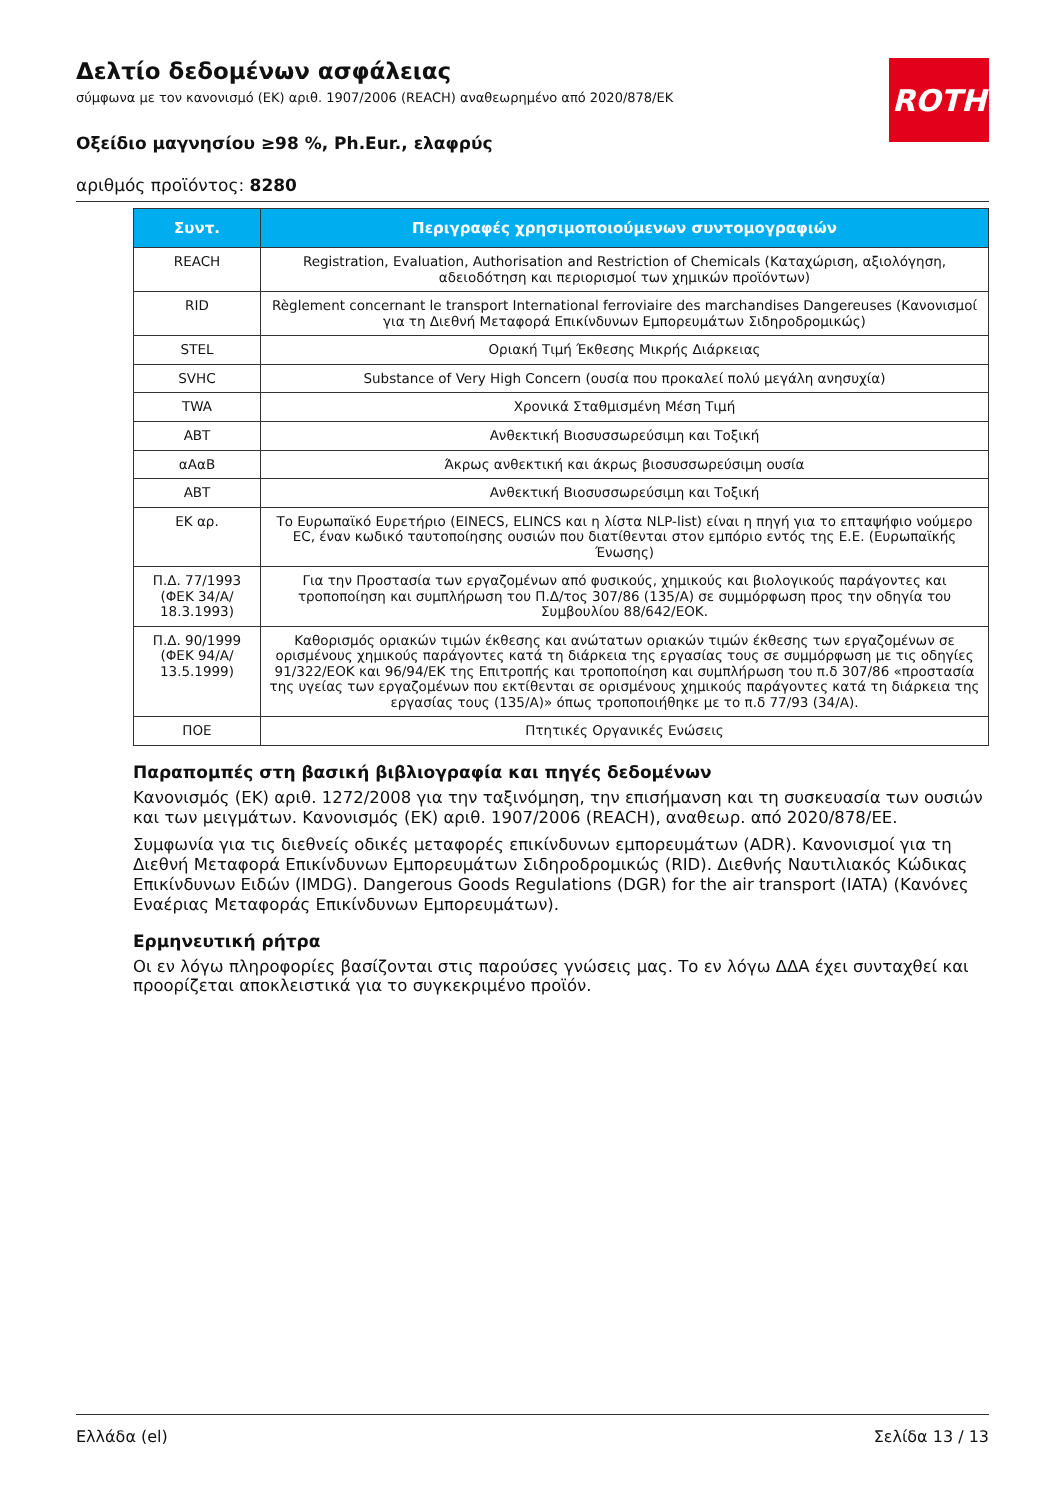ROTH
Δελτίο δεδομένων ασφάλειας
σύμφωνα με τον κανονισμό (ΕΚ) αριθ. 1907/2006 (REACH) αναθεωρημένο από 2020/878/ΕΚ
Οξείδιο μαγνησίου ≥98 %, Ph.Eur., ελαφρύς
αριθμός προϊόντος: 8280
| Συντ. | Περιγραφές χρησιμοποιούμενων συντομογραφιών |
| --- | --- |
| REACH | Registration, Evaluation, Authorisation and Restriction of Chemicals (Καταχώριση, αξιολόγηση, αδειοδότηση και περιορισμοί των χημικών προϊόντων) |
| RID | Règlement concernant le transport International ferroviaire des marchandises Dangereuses (Κανονισμοί για τη Διεθνή Μεταφορά Επικίνδυνων Εμπορευμάτων Σιδηροδρομικώς) |
| STEL | Οριακή Τιμή Έκθεσης Μικρής Διάρκειας |
| SVHC | Substance of Very High Concern (ουσία που προκαλεί πολύ μεγάλη ανησυχία) |
| TWA | Χρονικά Σταθμισμένη Μέση Τιμή |
| ΑΒΤ | Ανθεκτική Βιοσυσσωρεύσιμη και Τοξική |
| αΑαΒ | Άκρως ανθεκτική και άκρως βιοσυσσωρεύσιμη ουσία |
| ΑΒΤ | Ανθεκτική Βιοσυσσωρεύσιμη και Τοξική |
| ΕΚ αρ. | Το Ευρωπαϊκό Ευρετήριο (EINECS, ELINCS και η λίστα NLP-list) είναι η πηγή για το επταψήφιο νούμερο EC, έναν κωδικό ταυτοποίησης ουσιών που διατίθενται στον εμπόριο εντός της Ε.Ε. (Ευρωπαϊκής Ένωσης) |
| Π.Δ. 77/1993 (ΦΕΚ 34/Α/ 18.3.1993) | Για την Προστασία των εργαζομένων από φυσικούς, χημικούς και βιολογικούς παράγοντες και τροποποίηση και συμπλήρωση του Π.Δ/τος 307/86 (135/Α) σε συμμόρφωση προς την οδηγία του Συμβουλίου 88/642/ΕΟΚ. |
| Π.Δ. 90/1999 (ΦΕΚ 94/Α/ 13.5.1999) | Καθορισμός οριακών τιμών έκθεσης και ανώτατων οριακών τιμών έκθεσης των εργαζομένων σε ορισμένους χημικούς παράγοντες κατά τη διάρκεια της εργασίας τους σε συμμόρφωση με τις οδηγίες 91/322/ΕΟΚ και 96/94/ΕΚ της Επιτροπής και τροποποίηση και συμπλήρωση του π.δ 307/86 «προστασία της υγείας των εργαζομένων που εκτίθενται σε ορισμένους χημικούς παράγοντες κατά τη διάρκεια της εργασίας τους (135/Α)» όπως τροποποιήθηκε με το π.δ 77/93 (34/Α). |
| ΠΟΕ | Πτητικές Οργανικές Ενώσεις |
Παραπομπές στη βασική βιβλιογραφία και πηγές δεδομένων
Κανονισμός (ΕΚ) αριθ. 1272/2008 για την ταξινόμηση, την επισήμανση και τη συσκευασία των ουσιών και των μειγμάτων. Κανονισμός (ΕΚ) αριθ. 1907/2006 (REACH), αναθεωρ. από 2020/878/ΕΕ.
Συμφωνία για τις διεθνείς οδικές μεταφορές επικίνδυνων εμπορευμάτων (ADR). Κανονισμοί για τη Διεθνή Μεταφορά Επικίνδυνων Εμπορευμάτων Σιδηροδρομικώς (RID). Διεθνής Ναυτιλιακός Κώδικας Επικίνδυνων Ειδών (IMDG). Dangerous Goods Regulations (DGR) for the air transport (IATA) (Κανόνες Εναέριας Μεταφοράς Επικίνδυνων Εμπορευμάτων).
Ερμηνευτική ρήτρα
Οι εν λόγω πληροφορίες βασίζονται στις παρούσες γνώσεις μας. Το εν λόγω ΔΔΑ έχει συνταχθεί και προορίζεται αποκλειστικά για το συγκεκριμένο προϊόν.
Ελλάδα (el) Σελίδα 13 / 13